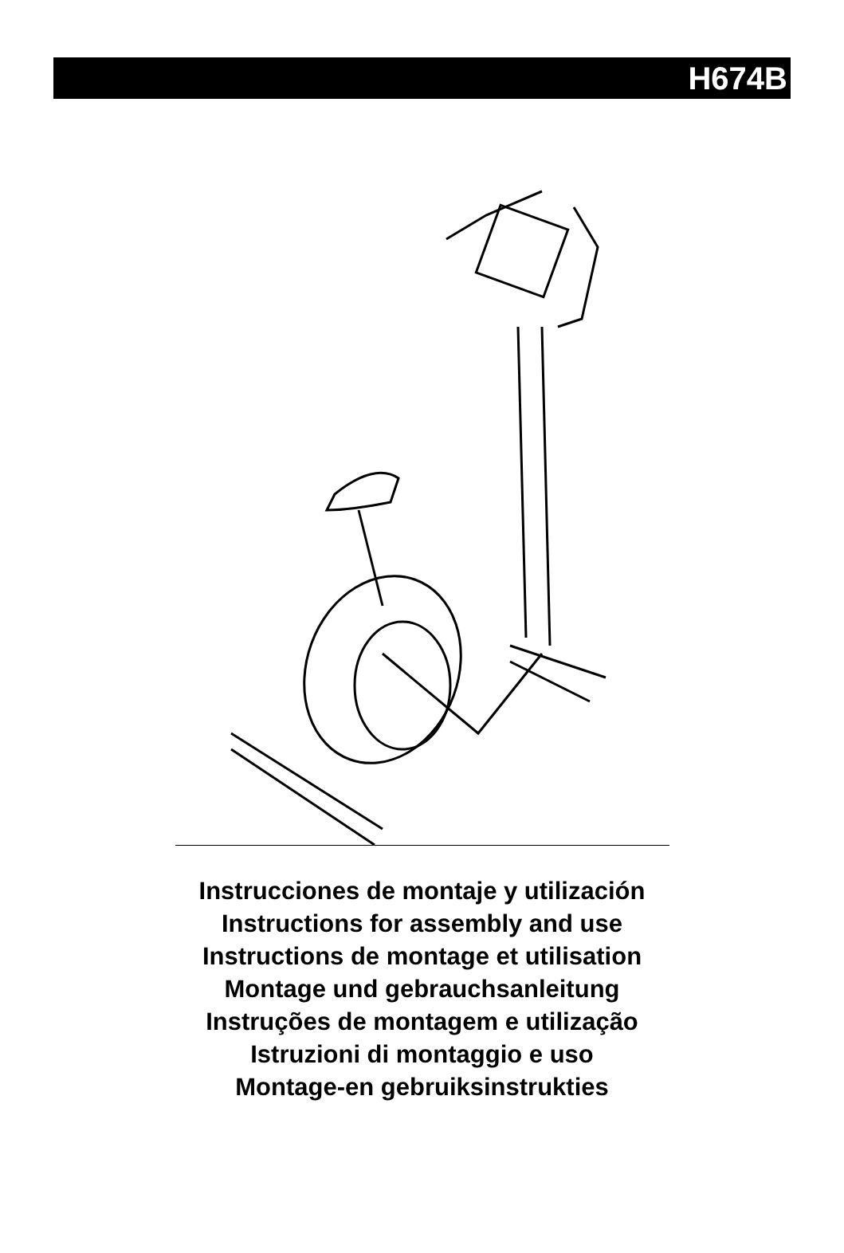H674B
Instrucciones de montaje y utilización
Instructions for assembly and use
Instructions de montage et utilisation
Montage und gebrauchsanleitung
Instruções de montagem e utilização
Istruzioni di montaggio e uso
Montage-en gebruiksinstrukties